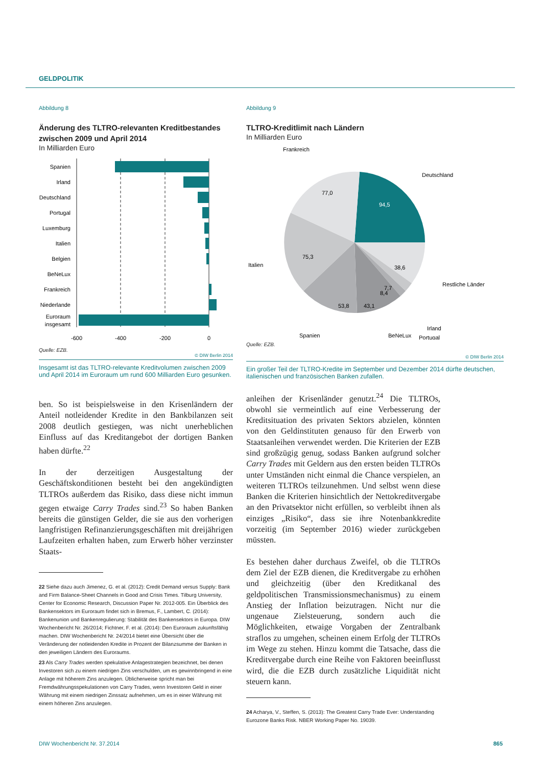GELDPOLITIK
Abbildung 8
Änderung des TLTRO-relevanten Kreditbestandes zwischen 2009 und April 2014
In Milliarden Euro
Spanien
Irland
Deutschland
Portugal
Luxemburg
Italien
Belgien
BeNeLux
Frankreich
Niederlande
Euroraum
insgesamt
-600
-400
-200
0
Quelle: EZB.
© DIW Berlin 2014
Insgesamt ist das TLTRO-relevante Kreditvolumen zwischen 2009 und April 2014 im Euroraum um rund 600 Milliarden Euro gesunken.
ben. So ist beispielsweise in den Krisenländern der Anteil notleidender Kredite in den Bankbilanzen seit 2008 deutlich gestiegen, was nicht unerheblichen Einfluss auf das Kreditangebot der dortigen Banken haben dürfte.<sup>22</sup>
In der derzeitigen Ausgestaltung der Geschäftskonditionen besteht bei den angekündigten TLTROs außerdem das Risiko, dass diese nicht immun gegen etwaige Carry Trades sind.<sup>23</sup> So haben Banken bereits die günstigen Gelder, die sie aus den vorherigen langfristigen Refinanzierungsgeschäften mit dreijährigen Laufzeiten erhalten haben, zum Erwerb höher verzinster Staats-
22 Siehe dazu auch Jimenez, G. et al. (2012): Credit Demand versus Supply: Bank and Firm Balance-Sheet Channels in Good and Crisis Times. Tilburg University, Center for Economic Research, Discussion Paper Nr. 2012-005. Ein Überblick des Bankensektors im Euroraum findet sich in Bremus, F., Lambert, C. (2014): Bankenunion und Bankenregulierung: Stabilität des Bankensektors in Europa. DIW Wochenbericht Nr. 26/2014; Fichtner, F. et al. (2014): Den Euroraum zukunftsfähig machen. DIW Wochenbericht Nr. 24/2014 bietet eine Übersicht über die Veränderung der notleidenden Kredite in Prozent der Bilanzsumme der Banken in den jeweiligen Ländern des Euroraums.
23 Als Carry Trades werden spekulative Anlagestrategien bezeichnet, bei denen Investoren sich zu einem niedrigen Zins verschulden, um es gewinnbringend in eine Anlage mit höherem Zins anzulegen. Üblicherweise spricht man bei Fremdwährungsspekulationen von Carry Trades, wenn Investoren Geld in einer Währung mit einem niedrigen Zinssatz aufnehmen, um es in einer Währung mit einem höheren Zins anzulegen.
Abbildung 9
TLTRO-Kreditlimit nach Ländern
In Milliarden Euro
77,0
94,5
75,3
38,6
53,8
43,1
7,7
8,4
Frankreich
Deutschland
Italien
Restliche Länder
Irland
Portugal
Spanien
BeNeLux
Quelle: EZB.
© DIW Berlin 2014
Ein großer Teil der TLTRO-Kredite im September und Dezember 2014 dürfte deutschen, italienischen und französischen Banken zufallen.
anleihen der Krisenländer genutzt.<sup>24</sup> Die TLTROs, obwohl sie vermeintlich auf eine Verbesserung der Kreditsituation des privaten Sektors abzielen, könnten von den Geldinstituten genauso für den Erwerb von Staatsanleihen verwendet werden. Die Kriterien der EZB sind großzügig genug, sodass Banken aufgrund solcher Carry Trades mit Geldern aus den ersten beiden TLTROs unter Umständen nicht einmal die Chance verspielen, an weiteren TLTROs teilzunehmen. Und selbst wenn diese Banken die Kriterien hinsichtlich der Nettokreditvergabe an den Privatsektor nicht erfüllen, so verbleibt ihnen als einziges „Risiko“, dass sie ihre Notenbankkredite vorzeitig (im September 2016) wieder zurückgeben müssten.
Es bestehen daher durchaus Zweifel, ob die TLTROs dem Ziel der EZB dienen, die Kreditvergabe zu erhöhen und gleichzeitig (über den Kreditkanal des geldpolitischen Transmissionsmechanismus) zu einem Anstieg der Inflation beizutragen. Nicht nur die ungenaue Zielsteuerung, sondern auch die Möglichkeiten, etwaige Vorgaben der Zentralbank straflos zu umgehen, scheinen einem Erfolg der TLTROs im Wege zu stehen. Hinzu kommt die Tatsache, dass die Kreditvergabe durch eine Reihe von Faktoren beeinflusst wird, die die EZB durch zusätzliche Liquidität nicht steuern kann.
24 Acharya, V., Steffen, S. (2013): The Greatest Carry Trade Ever: Understanding Eurozone Banks Risk. NBER Working Paper No. 19039.
DIW Wochenbericht Nr. 37.2014 865